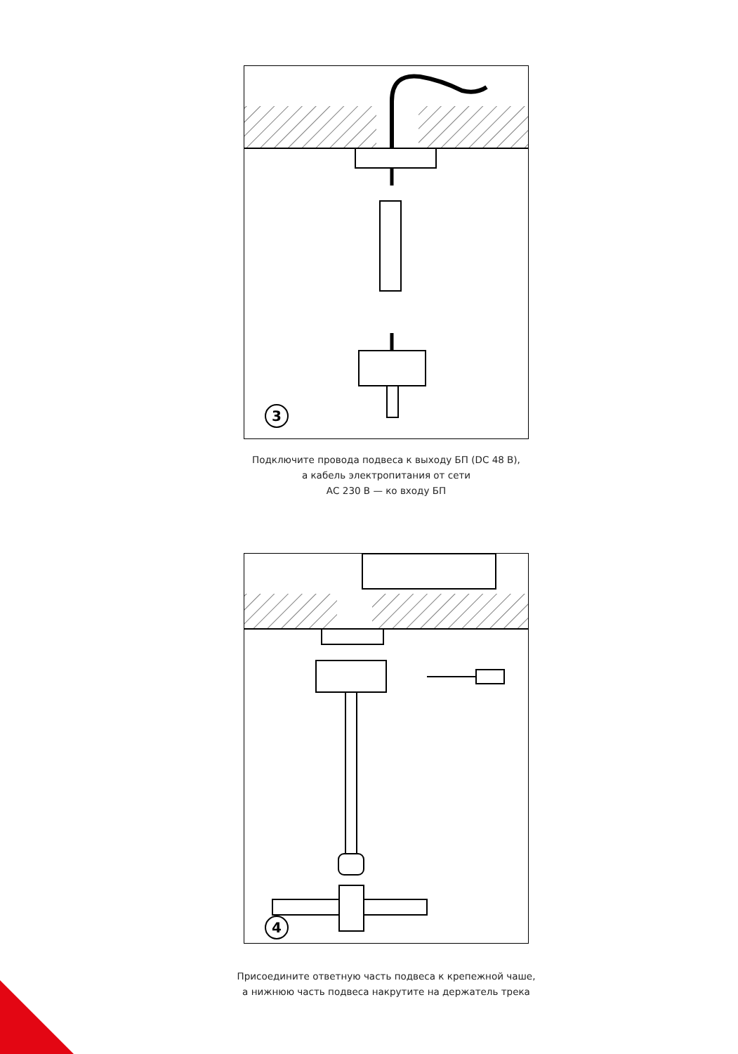3
Подключите провода подвеса к выходу БП (DC 48 В),
а кабель электропитания от сети
АС 230 В — ко входу БП
4
Присоедините ответную часть подвеса к крепежной чаше,
а нижнюю часть подвеса накрутите на держатель трека